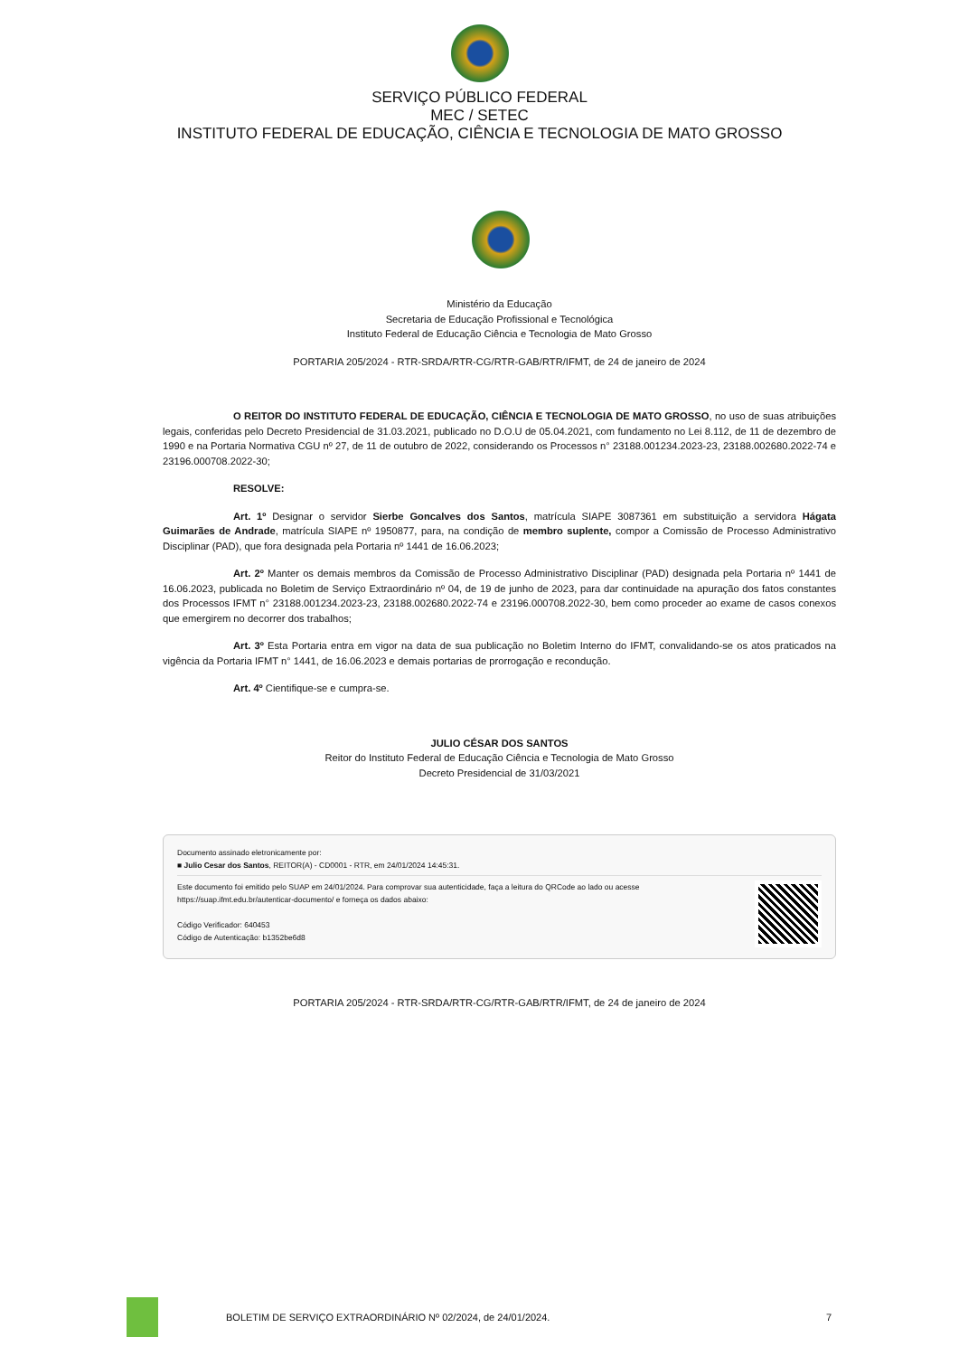SERVIÇO PÚBLICO FEDERAL
MEC / SETEC
INSTITUTO FEDERAL DE EDUCAÇÃO, CIÊNCIA E TECNOLOGIA DE MATO GROSSO
Ministério da Educação
Secretaria de Educação Profissional e Tecnológica
Instituto Federal de Educação Ciência e Tecnologia de Mato Grosso
PORTARIA 205/2024 - RTR-SRDA/RTR-CG/RTR-GAB/RTR/IFMT, de 24 de janeiro de 2024
O REITOR DO INSTITUTO FEDERAL DE EDUCAÇÃO, CIÊNCIA E TECNOLOGIA DE MATO GROSSO, no uso de suas atribuições legais, conferidas pelo Decreto Presidencial de 31.03.2021, publicado no D.O.U de 05.04.2021, com fundamento no Lei 8.112, de 11 de dezembro de 1990 e na Portaria Normativa CGU nº 27, de 11 de outubro de 2022, considerando os Processos n° 23188.001234.2023-23, 23188.002680.2022-74 e 23196.000708.2022-30;
RESOLVE:
Art. 1º Designar o servidor Sierbe Goncalves dos Santos, matrícula SIAPE 3087361 em substituição a servidora Hágata Guimarães de Andrade, matrícula SIAPE nº 1950877, para, na condição de membro suplente, compor a Comissão de Processo Administrativo Disciplinar (PAD), que fora designada pela Portaria nº 1441 de 16.06.2023;
Art. 2º Manter os demais membros da Comissão de Processo Administrativo Disciplinar (PAD) designada pela Portaria nº 1441 de 16.06.2023, publicada no Boletim de Serviço Extraordinário nº 04, de 19 de junho de 2023, para dar continuidade na apuração dos fatos constantes dos Processos IFMT n° 23188.001234.2023-23, 23188.002680.2022-74 e 23196.000708.2022-30, bem como proceder ao exame de casos conexos que emergirem no decorrer dos trabalhos;
Art. 3º Esta Portaria entra em vigor na data de sua publicação no Boletim Interno do IFMT, convalidando-se os atos praticados na vigência da Portaria IFMT n° 1441, de 16.06.2023 e demais portarias de prorrogação e recondução.
Art. 4º Cientifique-se e cumpra-se.
JULIO CÉSAR DOS SANTOS
Reitor do Instituto Federal de Educação Ciência e Tecnologia de Mato Grosso
Decreto Presidencial de 31/03/2021
Documento assinado eletronicamente por:
■ Julio Cesar dos Santos, REITOR(A) - CD0001 - RTR, em 24/01/2024 14:45:31.
Este documento foi emitido pelo SUAP em 24/01/2024. Para comprovar sua autenticidade, faça a leitura do QRCode ao lado ou acesse https://suap.ifmt.edu.br/autenticar-documento/ e forneça os dados abaixo:
Código Verificador: 640453
Código de Autenticação: b1352be6d8
PORTARIA 205/2024 - RTR-SRDA/RTR-CG/RTR-GAB/RTR/IFMT, de 24 de janeiro de 2024
BOLETIM DE SERVIÇO EXTRAORDINÁRIO Nº 02/2024, de 24/01/2024. 7